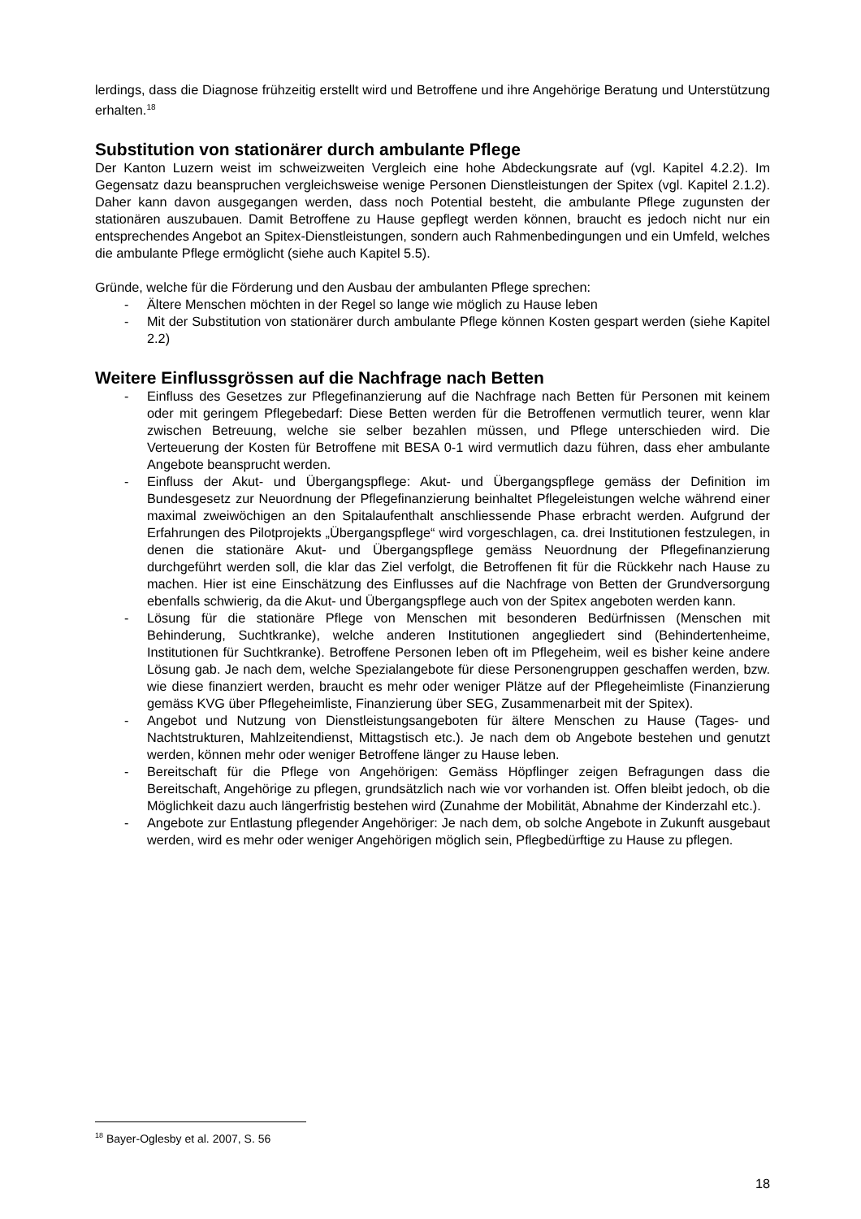lerdings, dass die Diagnose frühzeitig erstellt wird und Betroffene und ihre Angehörige Beratung und Unterstützung erhalten.<sup>18</sup>
Substitution von stationärer durch ambulante Pflege
Der Kanton Luzern weist im schweizweiten Vergleich eine hohe Abdeckungsrate auf (vgl. Kapitel 4.2.2). Im Gegensatz dazu beanspruchen vergleichsweise wenige Personen Dienstleistungen der Spitex (vgl. Kapitel 2.1.2). Daher kann davon ausgegangen werden, dass noch Potential besteht, die ambulante Pflege zugunsten der stationären auszubauen. Damit Betroffene zu Hause gepflegt werden können, braucht es jedoch nicht nur ein entsprechendes Angebot an Spitex-Dienstleistungen, sondern auch Rahmenbedingungen und ein Umfeld, welches die ambulante Pflege ermöglicht (siehe auch Kapitel 5.5).
Gründe, welche für die Förderung und den Ausbau der ambulanten Pflege sprechen:
- Ältere Menschen möchten in der Regel so lange wie möglich zu Hause leben
- Mit der Substitution von stationärer durch ambulante Pflege können Kosten gespart werden (siehe Kapitel 2.2)
Weitere Einflussgrössen auf die Nachfrage nach Betten
- Einfluss des Gesetzes zur Pflegefinanzierung auf die Nachfrage nach Betten für Personen mit keinem oder mit geringem Pflegebedarf: Diese Betten werden für die Betroffenen vermutlich teurer, wenn klar zwischen Betreuung, welche sie selber bezahlen müssen, und Pflege unterschieden wird. Die Verteuerung der Kosten für Betroffene mit BESA 0-1 wird vermutlich dazu führen, dass eher ambulante Angebote beansprucht werden.
- Einfluss der Akut- und Übergangspflege: Akut- und Übergangspflege gemäss der Definition im Bundesgesetz zur Neuordnung der Pflegefinanzierung beinhaltet Pflegeleistungen welche während einer maximal zweiwöchigen an den Spitalaufenthalt anschliessende Phase erbracht werden. Aufgrund der Erfahrungen des Pilotprojekts „Übergangspflege“ wird vorgeschlagen, ca. drei Institutionen festzulegen, in denen die stationäre Akut- und Übergangspflege gemäss Neuordnung der Pflegefinanzierung durchgeführt werden soll, die klar das Ziel verfolgt, die Betroffenen fit für die Rückkehr nach Hause zu machen. Hier ist eine Einschätzung des Einflusses auf die Nachfrage von Betten der Grundversorgung ebenfalls schwierig, da die Akut- und Übergangspflege auch von der Spitex angeboten werden kann.
- Lösung für die stationäre Pflege von Menschen mit besonderen Bedürfnissen (Menschen mit Behinderung, Suchtkranke), welche anderen Institutionen angegliedert sind (Behindertenheime, Institutionen für Suchtkranke). Betroffene Personen leben oft im Pflegeheim, weil es bisher keine andere Lösung gab. Je nach dem, welche Spezialangebote für diese Personengruppen geschaffen werden, bzw. wie diese finanziert werden, braucht es mehr oder weniger Plätze auf der Pflegeheimliste (Finanzierung gemäss KVG über Pflegeheimliste, Finanzierung über SEG, Zusammenarbeit mit der Spitex).
- Angebot und Nutzung von Dienstleistungsangeboten für ältere Menschen zu Hause (Tages- und Nachtstrukturen, Mahlzeitendienst, Mittagstisch etc.). Je nach dem ob Angebote bestehen und genutzt werden, können mehr oder weniger Betroffene länger zu Hause leben.
- Bereitschaft für die Pflege von Angehörigen: Gemäss Höpflinger zeigen Befragungen dass die Bereitschaft, Angehörige zu pflegen, grundsätzlich nach wie vor vorhanden ist. Offen bleibt jedoch, ob die Möglichkeit dazu auch längerfristig bestehen wird (Zunahme der Mobilität, Abnahme der Kinderzahl etc.).
- Angebote zur Entlastung pflegender Angehöriger: Je nach dem, ob solche Angebote in Zukunft ausgebaut werden, wird es mehr oder weniger Angehörigen möglich sein, Pflegbedürftige zu Hause zu pflegen.
<sup>18</sup> Bayer-Oglesby et al. 2007, S. 56
18